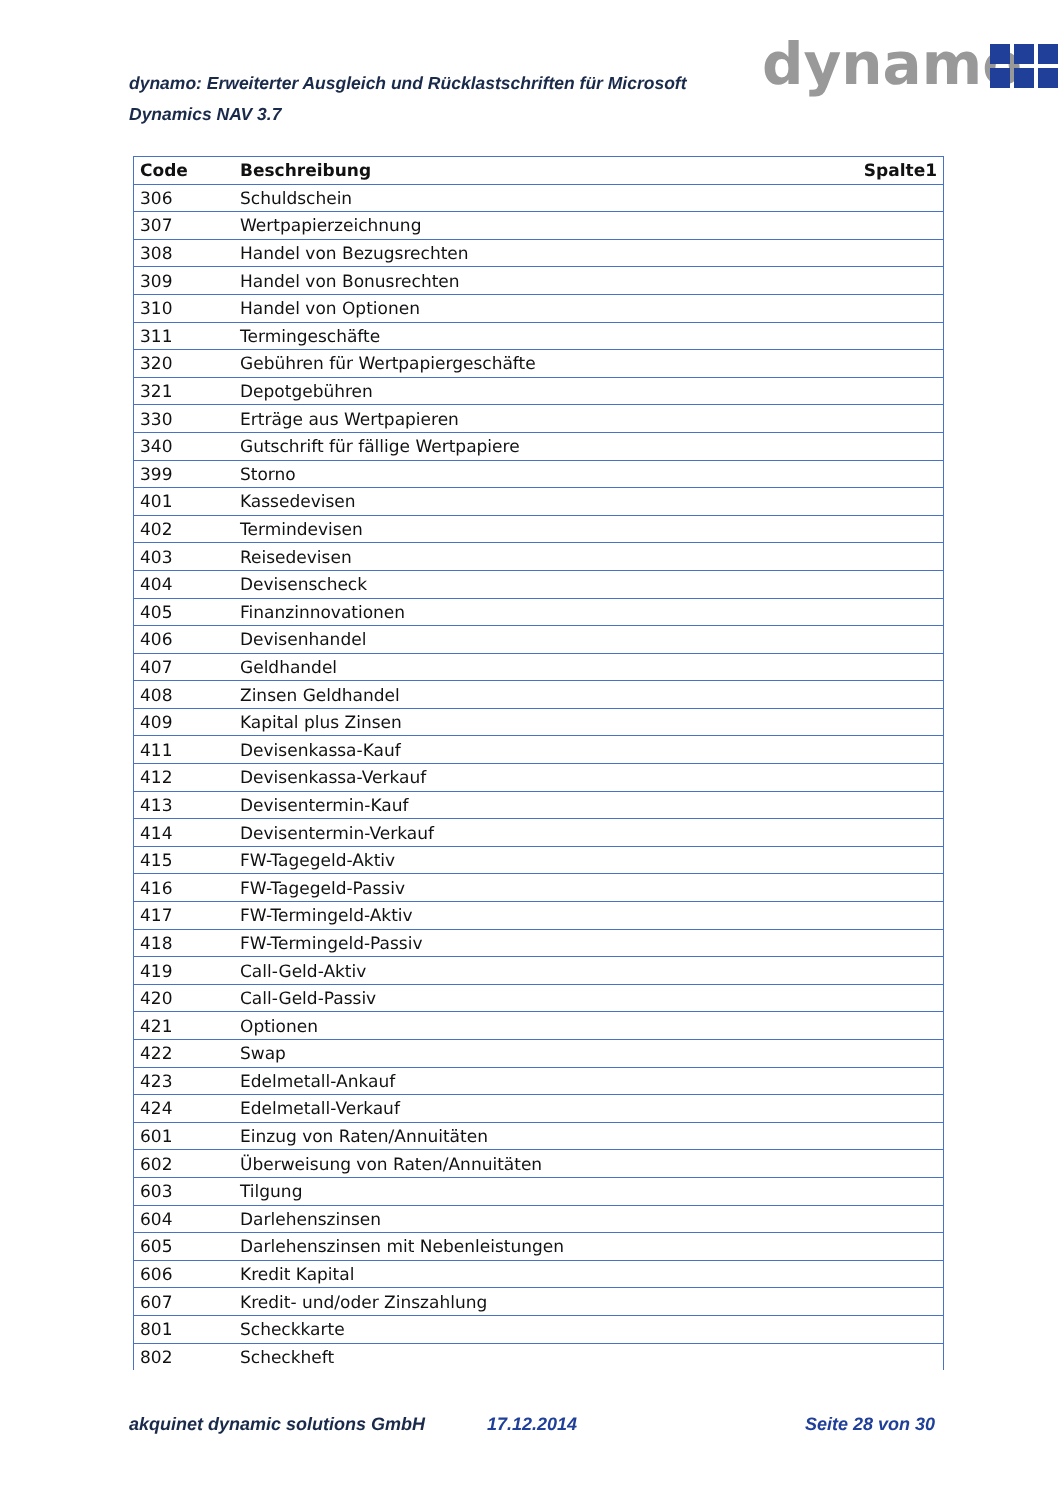dynamo: Erweiterter Ausgleich und Rücklastschriften für Microsoft Dynamics NAV 3.7
dynamo
| Code | Beschreibung | Spalte1 |
| --- | --- | --- |
| 306 | Schuldschein | |
| 307 | Wertpapierzeichnung | |
| 308 | Handel von Bezugsrechten | |
| 309 | Handel von Bonusrechten | |
| 310 | Handel von Optionen | |
| 311 | Termingeschäfte | |
| 320 | Gebühren für Wertpapiergeschäfte | |
| 321 | Depotgebühren | |
| 330 | Erträge aus Wertpapieren | |
| 340 | Gutschrift für fällige Wertpapiere | |
| 399 | Storno | |
| 401 | Kassedevisen | |
| 402 | Termindevisen | |
| 403 | Reisedevisen | |
| 404 | Devisenscheck | |
| 405 | Finanzinnovationen | |
| 406 | Devisenhandel | |
| 407 | Geldhandel | |
| 408 | Zinsen Geldhandel | |
| 409 | Kapital plus Zinsen | |
| 411 | Devisenkassa-Kauf | |
| 412 | Devisenkassa-Verkauf | |
| 413 | Devisentermin-Kauf | |
| 414 | Devisentermin-Verkauf | |
| 415 | FW-Tagegeld-Aktiv | |
| 416 | FW-Tagegeld-Passiv | |
| 417 | FW-Termingeld-Aktiv | |
| 418 | FW-Termingeld-Passiv | |
| 419 | Call-Geld-Aktiv | |
| 420 | Call-Geld-Passiv | |
| 421 | Optionen | |
| 422 | Swap | |
| 423 | Edelmetall-Ankauf | |
| 424 | Edelmetall-Verkauf | |
| 601 | Einzug von Raten/Annuitäten | |
| 602 | Überweisung von Raten/Annuitäten | |
| 603 | Tilgung | |
| 604 | Darlehenszinsen | |
| 605 | Darlehenszinsen mit Nebenleistungen | |
| 606 | Kredit Kapital | |
| 607 | Kredit- und/oder Zinszahlung | |
| 801 | Scheckkarte | |
| 802 | Scheckheft | |
akquinet dynamic solutions GmbH 17.12.2014 Seite 28 von 30